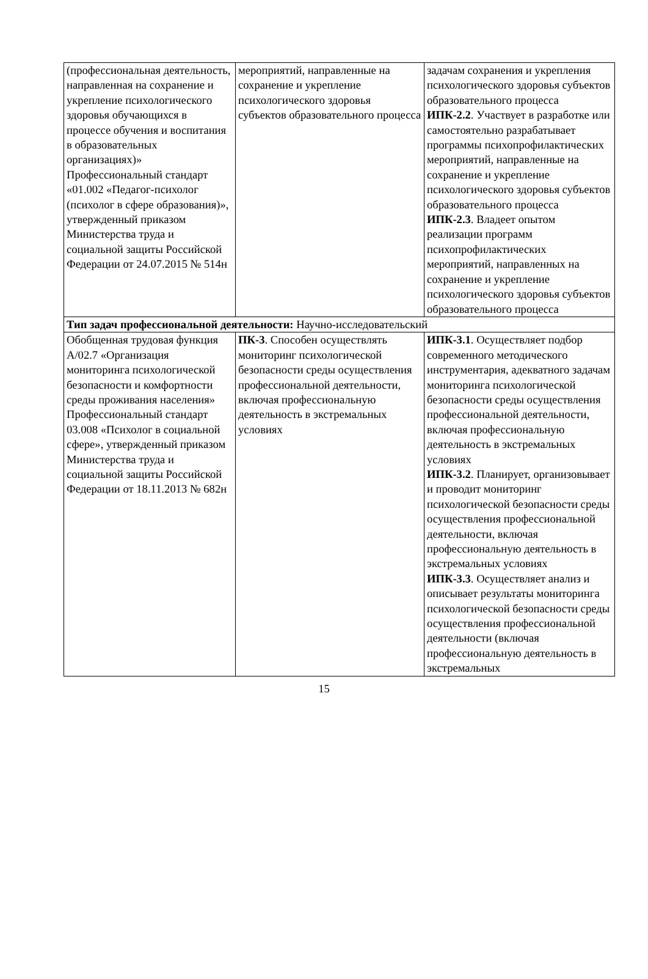| (профессиональная деятельность, направленная на сохранение и укрепление психологического здоровья обучающихся в процессе обучения и воспитания в образовательных организациях)» Профессиональный стандарт «01.002 «Педагог-психолог (психолог в сфере образования)», утвержденный приказом Министерства труда и социальной защиты Российской Федерации от 24.07.2015 № 514н | мероприятий, направленные на сохранение и укрепление психологического здоровья субъектов образовательного процесса | задачам сохранения и укрепления психологического здоровья субъектов образовательного процесса ИПК-2.2 . Участвует в разработке или самостоятельно разрабатывает программы психопрофилактических мероприятий, направленные на сохранение и укрепление психологического здоровья субъектов образовательного процесса ИПК-2.3 . Владеет опытом реализации программ психопрофилактических мероприятий, направленных на сохранение и укрепление психологического здоровья субъектов образовательного процесса |
| Тип задач профессиональной деятельности: Научно-исследовательский | | |
| Обобщенная трудовая функция А/02.7 «Организация мониторинга психологической безопасности и комфортности среды проживания населения» Профессиональный стандарт 03.008 «Психолог в социальной сфере», утвержденный приказом Министерства труда и социальной защиты Российской Федерации от 18.11.2013 № 682н | ПК-3 . Способен осуществлять мониторинг психологической безопасности среды осуществления профессиональной деятельности, включая профессиональную деятельность в экстремальных условиях | ИПК-3.1 . Осуществляет подбор современного методического инструментария, адекватного задачам мониторинга психологической безопасности среды осуществления профессиональной деятельности, включая профессиональную деятельность в экстремальных условиях ИПК-3.2 . Планирует, организовывает и проводит мониторинг психологической безопасности среды осуществления профессиональной деятельности, включая профессиональную деятельность в экстремальных условиях ИПК-3.3 . Осуществляет анализ и описывает результаты мониторинга психологической безопасности среды осуществления профессиональной деятельности (включая профессиональную деятельность в экстремальных |
15